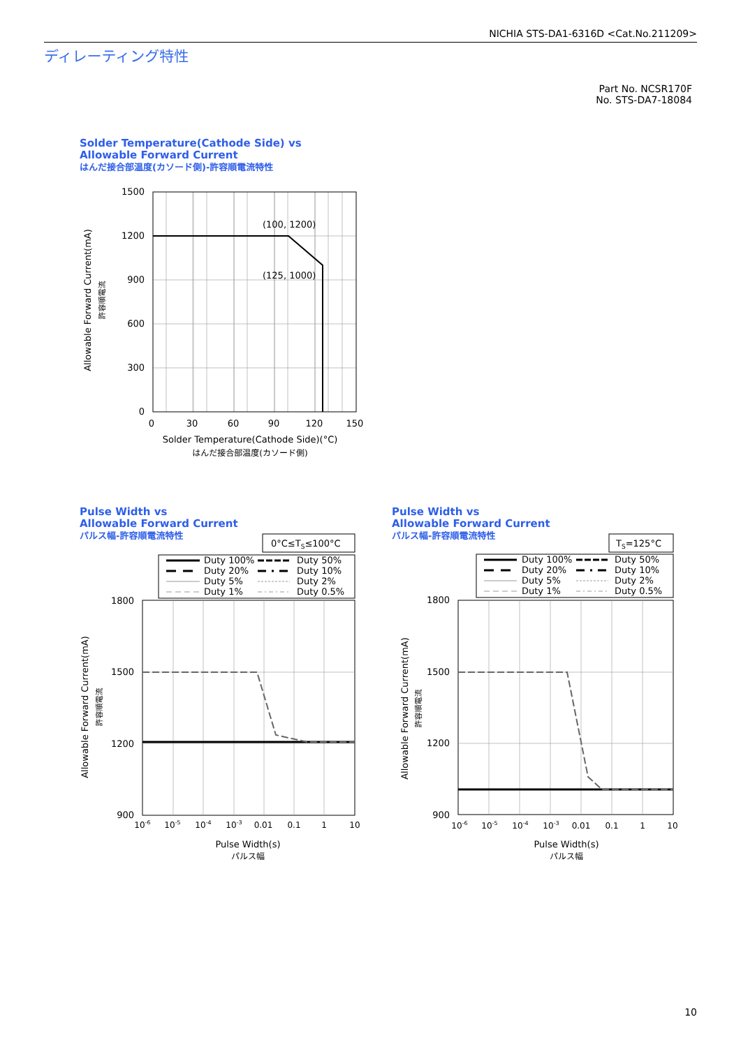NICHIA STS-DA1-6316D <Cat.No.211209>
ディレーティング特性
Part No. NCSR170F
No. STS-DA7-18084
Solder Temperature(Cathode Side) vs
Allowable Forward Current
はんだ接合部温度(カソード側)-許容順電流特性
1500
1200
900
600
300
0
0
30
60
90
120
150
Solder Temperature(Cathode Side)(°C)
はんだ接合部温度(カソード側)
(100, 1200)
(125, 1000)
Allowable Forward Current(mA)
許容順電流
Pulse Width vs
Allowable Forward Current
パルス幅-許容順電流特性
0°C≤TS≤100°C
Duty 100%
Duty 50%
Duty 20%
Duty 10%
Duty 5%
Duty 2%
Duty 1%
Duty 0.5%
1800
1500
1200
900
10-6
10-5
10-4
10-3
0.01
0.1
1
10
Pulse Width(s)
パルス幅
Allowable Forward Current(mA)
許容順電流
Pulse Width vs
Allowable Forward Current
パルス幅-許容順電流特性
TS=125°C
Duty 100%
Duty 50%
Duty 20%
Duty 10%
Duty 5%
Duty 2%
Duty 1%
Duty 0.5%
1800
1500
1200
900
10-6
10-5
10-4
10-3
0.01
0.1
1
10
Pulse Width(s)
パルス幅
Allowable Forward Current(mA)
許容順電流
10